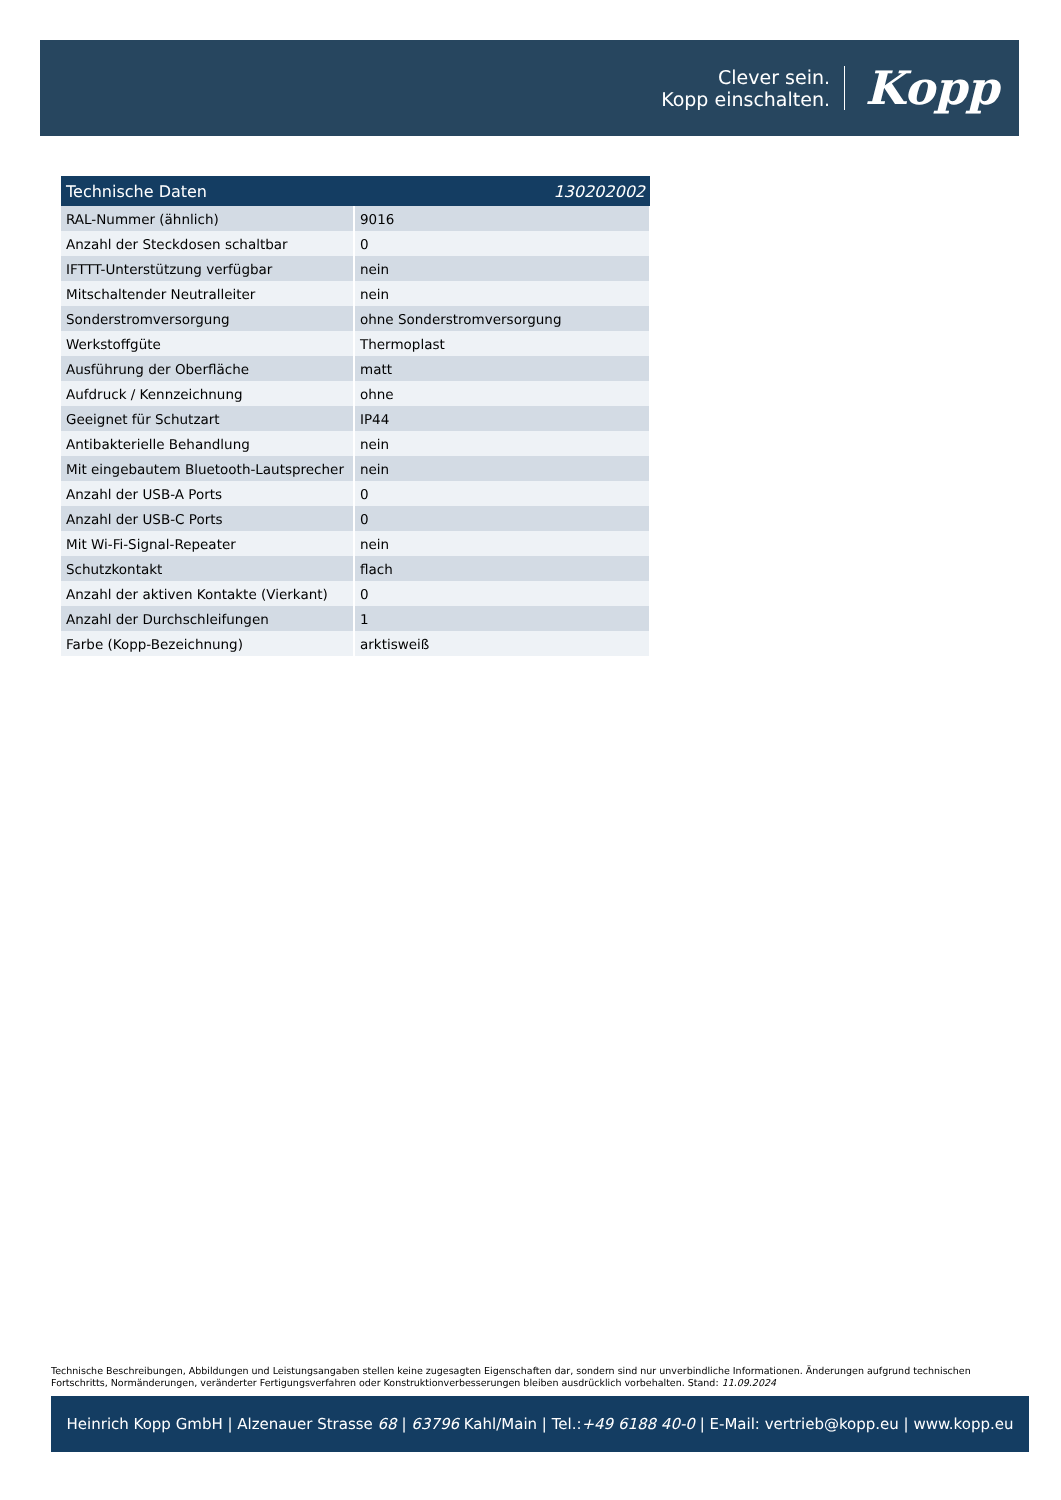Clever sein.
Kopp einschalten.
Kopp
| Technische Daten | 130202002 |
| --- | --- |
| RAL-Nummer (ähnlich) | 9016 |
| Anzahl der Steckdosen schaltbar | 0 |
| IFTTT-Unterstützung verfügbar | nein |
| Mitschaltender Neutralleiter | nein |
| Sonderstromversorgung | ohne Sonderstromversorgung |
| Werkstoffgüte | Thermoplast |
| Ausführung der Oberfläche | matt |
| Aufdruck / Kennzeichnung | ohne |
| Geeignet für Schutzart | IP44 |
| Antibakterielle Behandlung | nein |
| Mit eingebautem Bluetooth-Lautsprecher | nein |
| Anzahl der USB-A Ports | 0 |
| Anzahl der USB-C Ports | 0 |
| Mit Wi-Fi-Signal-Repeater | nein |
| Schutzkontakt | flach |
| Anzahl der aktiven Kontakte (Vierkant) | 0 |
| Anzahl der Durchschleifungen | 1 |
| Farbe (Kopp-Bezeichnung) | arktisweiß |
Technische Beschreibungen, Abbildungen und Leistungsangaben stellen keine zugesagten Eigenschaften dar, sondern sind nur unverbindliche Informationen. Änderungen aufgrund technischen Fortschritts, Normänderungen, veränderter Fertigungsverfahren oder Konstruktionverbesserungen bleiben ausdrücklich vorbehalten. Stand: 11.09.2024
Heinrich Kopp GmbH | Alzenauer Strasse 68 | 63796 Kahl/Main | Tel.: +49 6188 40-0 | E-Mail: vertrieb@kopp.eu | www.kopp.eu